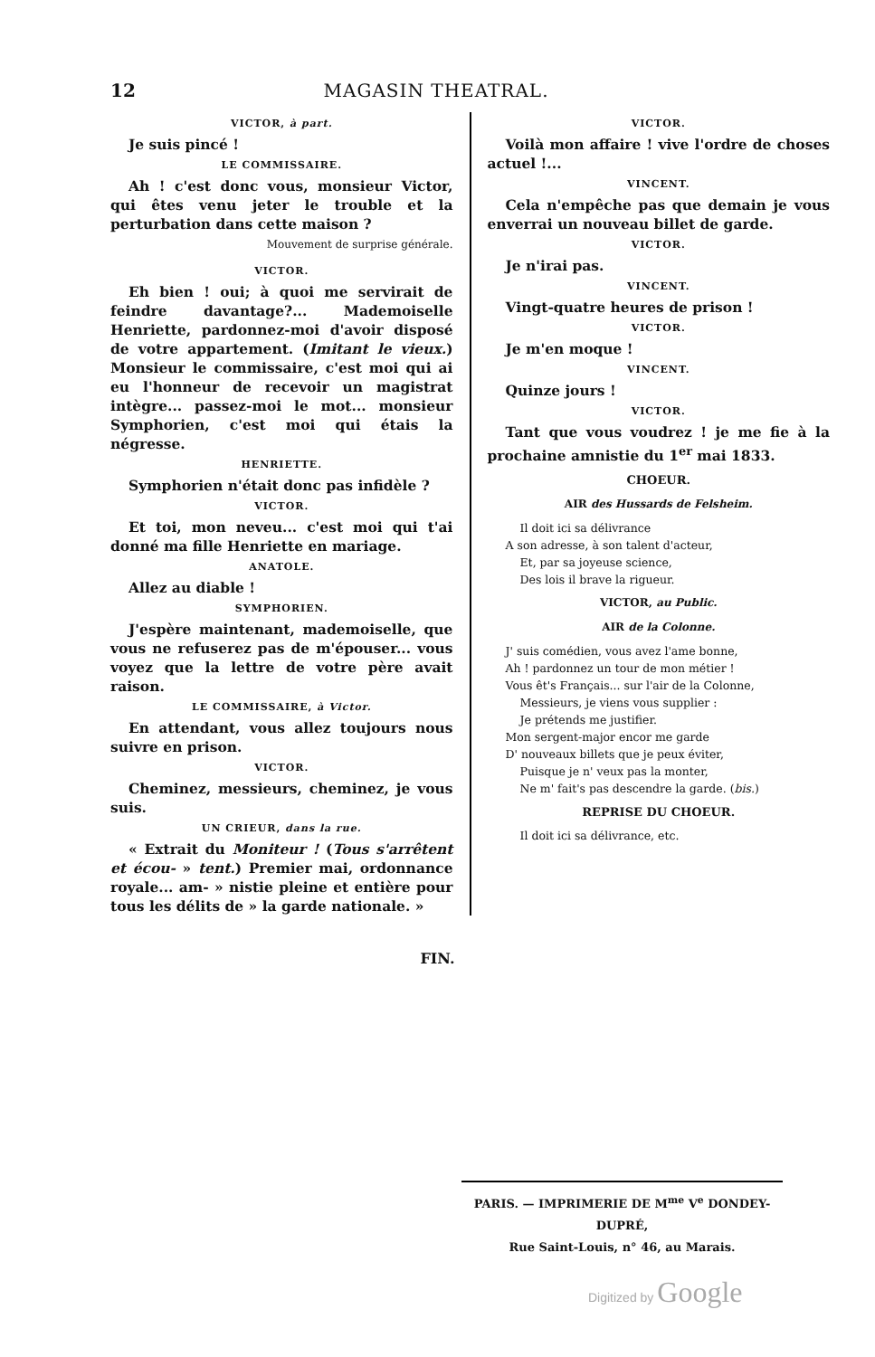12 MAGASIN THEATRAL.
VICTOR, à part.
Je suis pincé !
LE COMMISSAIRE.
Ah ! c'est donc vous, monsieur Victor, qui êtes venu jeter le trouble et la perturbation dans cette maison ?
Mouvement de surprise générale.
VICTOR.
Eh bien ! oui; à quoi me servirait de feindre davantage?... Mademoiselle Henriette, pardonnez-moi d'avoir disposé de votre appartement. (Imitant le vieux.) Monsieur le commissaire, c'est moi qui ai eu l'honneur de recevoir un magistrat intègre... passez-moi le mot... monsieur Symphorien, c'est moi qui étais la négresse.
HENRIETTE.
Symphorien n'était donc pas infidèle ?
VICTOR.
Et toi, mon neveu... c'est moi qui t'ai donné ma fille Henriette en mariage.
ANATOLE.
Allez au diable !
SYMPHORIEN.
J'espère maintenant, mademoiselle, que vous ne refuserez pas de m'épouser... vous voyez que la lettre de votre père avait raison.
LE COMMISSAIRE, à Victor.
En attendant, vous allez toujours nous suivre en prison.
VICTOR.
Cheminez, messieurs, cheminez, je vous suis.
UN CRIEUR, dans la rue.
« Extrait du Moniteur ! (Tous s'arrêtent et écou- » tent.) Premier mai, ordonnance royale... am- » nistie pleine et entière pour tous les délits de » la garde nationale. »
VICTOR.
Voilà mon affaire ! vive l'ordre de choses actuel !...
VINCENT.
Cela n'empêche pas que demain je vous enverrai un nouveau billet de garde.
VICTOR.
Je n'irai pas.
VINCENT.
Vingt-quatre heures de prison !
VICTOR.
Je m'en moque !
VINCENT.
Quinze jours !
VICTOR.
Tant que vous voudrez ! je me fie à la prochaine amnistie du 1<sup>er</sup> mai 1833.
CHOEUR.
AIR des Hussards de Felsheim.
Il doit ici sa délivrance
A son adresse, à son talent d'acteur,
Et, par sa joyeuse science,
Des lois il brave la rigueur.
VICTOR, au Public.
AIR de la Colonne.
J' suis comédien, vous avez l'ame bonne,
Ah ! pardonnez un tour de mon métier !
Vous êt's Français... sur l'air de la Colonne,
Messieurs, je viens vous supplier :
Je prétends me justifier.
Mon sergent-major encor me garde
D' nouveaux billets que je peux éviter,
Puisque je n' veux pas la monter,
Ne m' fait's pas descendre la garde. (bis.)
REPRISE DU CHOEUR.
Il doit ici sa délivrance, etc.
FIN.
PARIS. — IMPRIMERIE DE M<sup>me</sup> V<sup>e</sup> DONDEY-DUPRÉ,
Rue Saint-Louis, n° 46, au Marais.
Digitized by Google